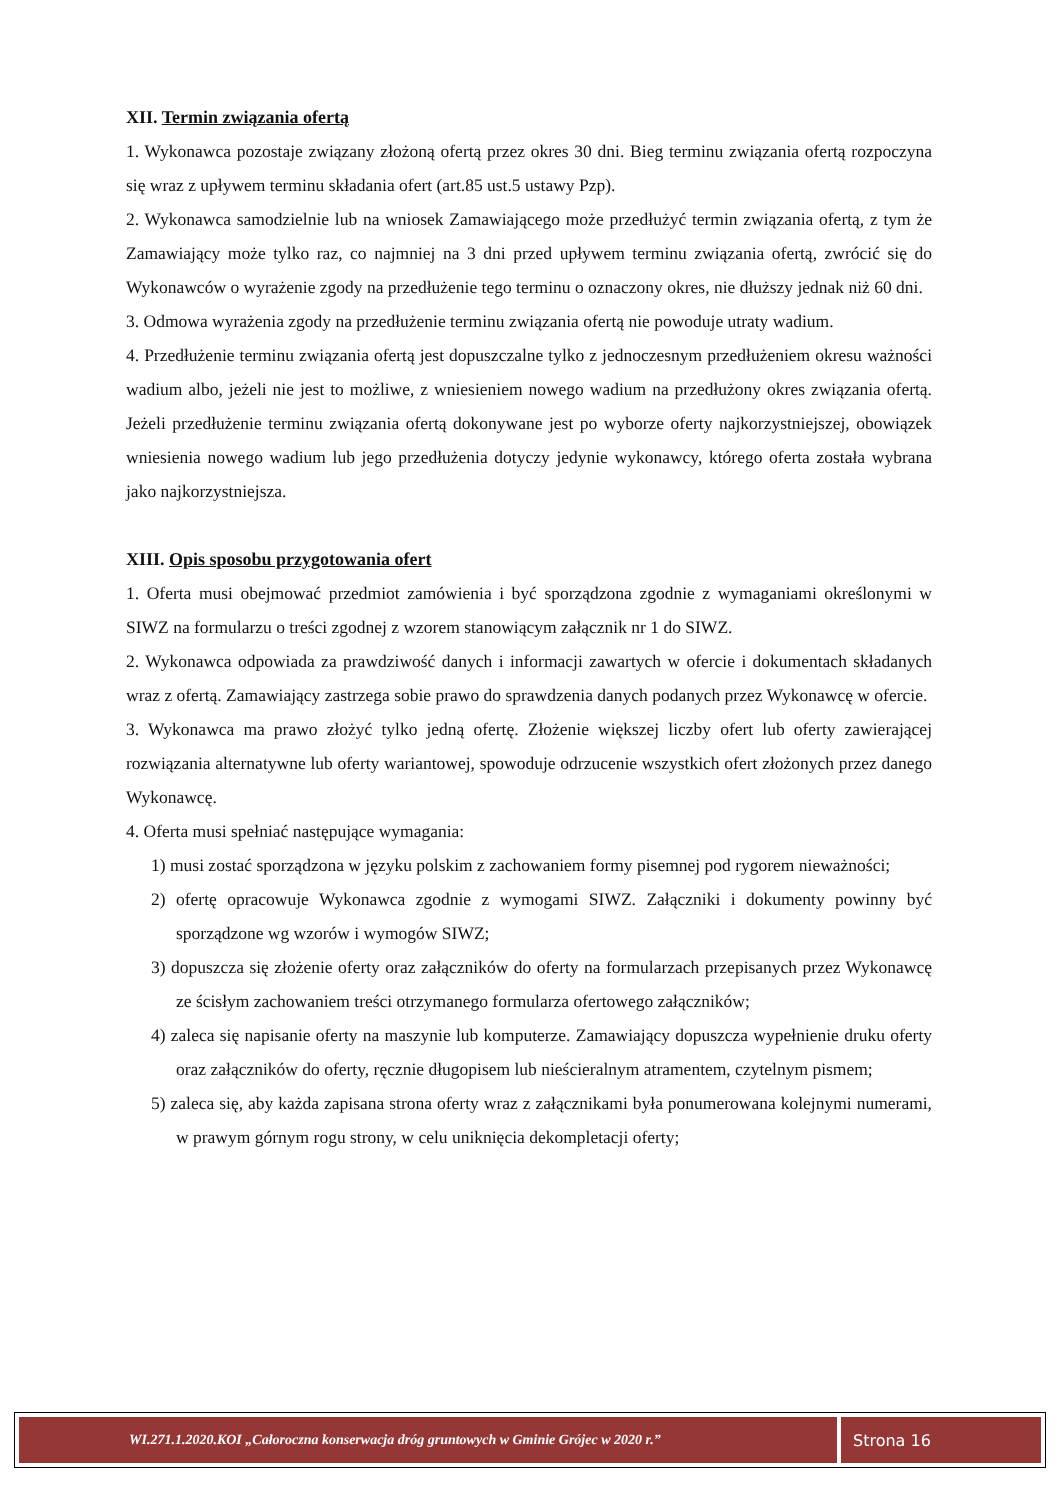XII. Termin związania ofertą
1. Wykonawca pozostaje związany złożoną ofertą przez okres 30 dni. Bieg terminu związania ofertą rozpoczyna się wraz z upływem terminu składania ofert (art.85 ust.5 ustawy Pzp).
2. Wykonawca samodzielnie lub na wniosek Zamawiającego może przedłużyć termin związania ofertą, z tym że Zamawiający może tylko raz, co najmniej na 3 dni przed upływem terminu związania ofertą, zwrócić się do Wykonawców o wyrażenie zgody na przedłużenie tego terminu o oznaczony okres, nie dłuższy jednak niż 60 dni.
3. Odmowa wyrażenia zgody na przedłużenie terminu związania ofertą nie powoduje utraty wadium.
4. Przedłużenie terminu związania ofertą jest dopuszczalne tylko z jednoczesnym przedłużeniem okresu ważności wadium albo, jeżeli nie jest to możliwe, z wniesieniem nowego wadium na przedłużony okres związania ofertą. Jeżeli przedłużenie terminu związania ofertą dokonywane jest po wyborze oferty najkorzystniejszej, obowiązek wniesienia nowego wadium lub jego przedłużenia dotyczy jedynie wykonawcy, którego oferta została wybrana jako najkorzystniejsza.
XIII. Opis sposobu przygotowania ofert
1. Oferta musi obejmować przedmiot zamówienia i być sporządzona zgodnie z wymaganiami określonymi w SIWZ na formularzu o treści zgodnej z wzorem stanowiącym załącznik nr 1 do SIWZ.
2. Wykonawca odpowiada za prawdziwość danych i informacji zawartych w ofercie i dokumentach składanych wraz z ofertą. Zamawiający zastrzega sobie prawo do sprawdzenia danych podanych przez Wykonawcę w ofercie.
3. Wykonawca ma prawo złożyć tylko jedną ofertę. Złożenie większej liczby ofert lub oferty zawierającej rozwiązania alternatywne lub oferty wariantowej, spowoduje odrzucenie wszystkich ofert złożonych przez danego Wykonawcę.
4. Oferta musi spełniać następujące wymagania:
1) musi zostać sporządzona w języku polskim z zachowaniem formy pisemnej pod rygorem nieważności;
2) ofertę opracowuje Wykonawca zgodnie z wymogami SIWZ. Załączniki i dokumenty powinny być sporządzone wg wzorów i wymogów SIWZ;
3) dopuszcza się złożenie oferty oraz załączników do oferty na formularzach przepisanych przez Wykonawcę ze ścisłym zachowaniem treści otrzymanego formularza ofertowego załączników;
4) zaleca się napisanie oferty na maszynie lub komputerze. Zamawiający dopuszcza wypełnienie druku oferty oraz załączników do oferty, ręcznie długopisem lub nieścieralnym atramentem, czytelnym pismem;
5) zaleca się, aby każda zapisana strona oferty wraz z załącznikami była ponumerowana kolejnymi numerami, w prawym górnym rogu strony, w celu uniknięcia dekompletacji oferty;
WI.271.1.2020.KOI „Całoroczna konserwacja dróg gruntowych w Gminie Grójec w 2020 r.”
Strona 16